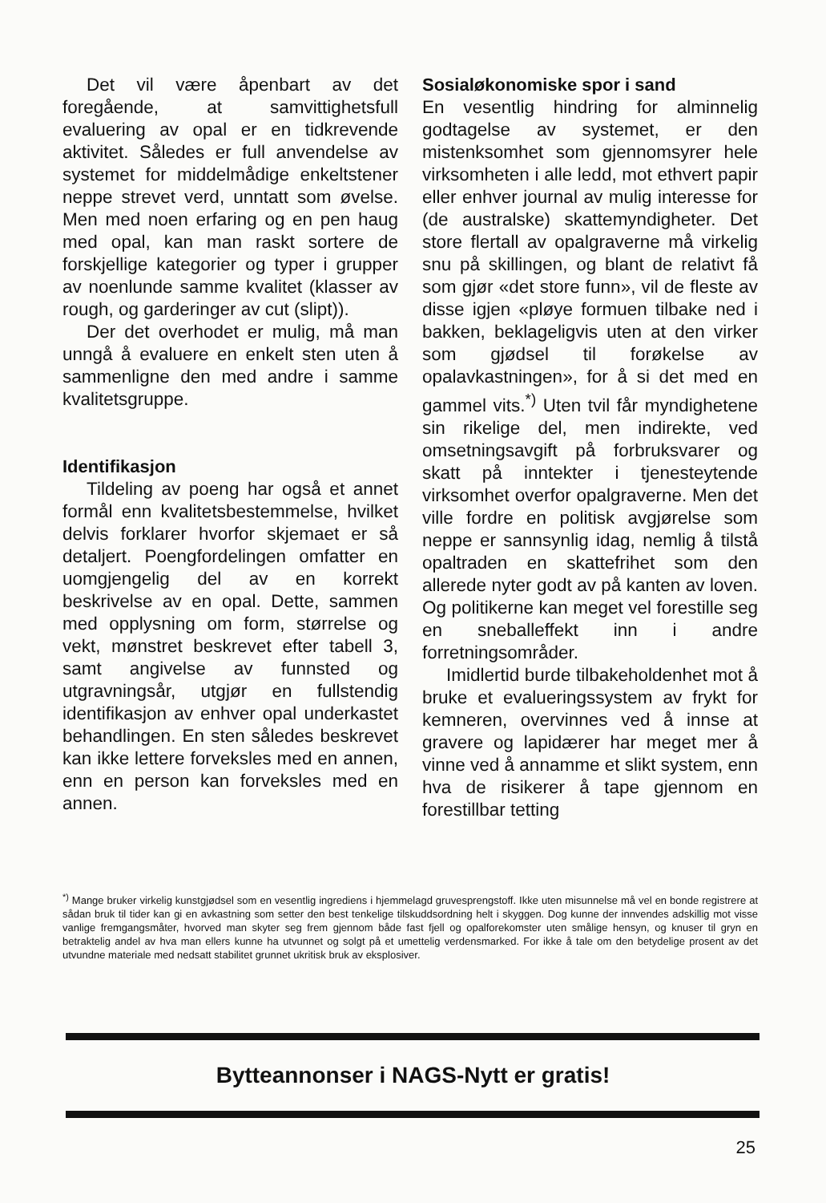Det vil være åpenbart av det foregående, at samvittighetsfull evaluering av opal er en tidkrevende aktivitet. Således er full anvendelse av systemet for middelmådige enkeltstener neppe strevet verd, unntatt som øvelse. Men med noen erfaring og en pen haug med opal, kan man raskt sortere de forskjellige kategorier og typer i grupper av noenlunde samme kvalitet (klasser av rough, og garderinger av cut (slipt)).
Der det overhodet er mulig, må man unngå å evaluere en enkelt sten uten å sammenligne den med andre i samme kvalitetsgruppe.
Identifikasjon
Tildeling av poeng har også et annet formål enn kvalitetsbestemmelse, hvilket delvis forklarer hvorfor skjemaet er så detaljert. Poengfordelingen omfatter en uomgjengelig del av en korrekt beskrivelse av en opal. Dette, sammen med opplysning om form, størrelse og vekt, mønstret beskrevet efter tabell 3, samt angivelse av funnsted og utgravningsår, utgjør en fullstendig identifikasjon av enhver opal underkastet behandlingen. En sten således beskrevet kan ikke lettere forveksles med en annen, enn en person kan forveksles med en annen.
Sosialøkonomiske spor i sand
En vesentlig hindring for alminnelig godtagelse av systemet, er den mistenksomhet som gjennomsyrer hele virksomheten i alle ledd, mot ethvert papir eller enhver journal av mulig interesse for (de australske) skattemyndigheter. Det store flertall av opalgraverne må virkelig snu på skillingen, og blant de relativt få som gjør «det store funn», vil de fleste av disse igjen «pløye formuen tilbake ned i bakken, beklageligvis uten at den virker som gjødsel til forøkelse av opalavkastningen», for å si det med en gammel vits.<sup>*)</sup> Uten tvil får myndighetene sin rikelige del, men indirekte, ved omsetningsavgift på forbruksvarer og skatt på inntekter i tjenesteytende virksomhet overfor opalgraverne. Men det ville fordre en politisk avgjørelse som neppe er sannsynlig idag, nemlig å tilstå opaltraden en skattefrihet som den allerede nyter godt av på kanten av loven. Og politikerne kan meget vel forestille seg en sneballeffekt inn i andre forretningsområder.
Imidlertid burde tilbakeholdenhet mot å bruke et evalueringssystem av frykt for kemneren, overvinnes ved å innse at gravere og lapidærer har meget mer å vinne ved å annamme et slikt system, enn hva de risikerer å tape gjennom en forestillbar tetting
<sup>*)</sup> Mange bruker virkelig kunstgjødsel som en vesentlig ingrediens i hjemmelagd gruvesprengstoff. Ikke uten misunnelse må vel en bonde registrere at sådan bruk til tider kan gi en avkastning som setter den best tenkelige tilskuddsordning helt i skyggen. Dog kunne der innvendes adskillig mot visse vanlige fremgangsmåter, hvorved man skyter seg frem gjennom både fast fjell og opalforekomster uten smålige hensyn, og knuser til gryn en betraktelig andel av hva man ellers kunne ha utvunnet og solgt på et umettelig verdensmarked. For ikke å tale om den betydelige prosent av det utvundne materiale med nedsatt stabilitet grunnet ukritisk bruk av eksplosiver.
Bytteannonser i NAGS-Nytt er gratis!
25